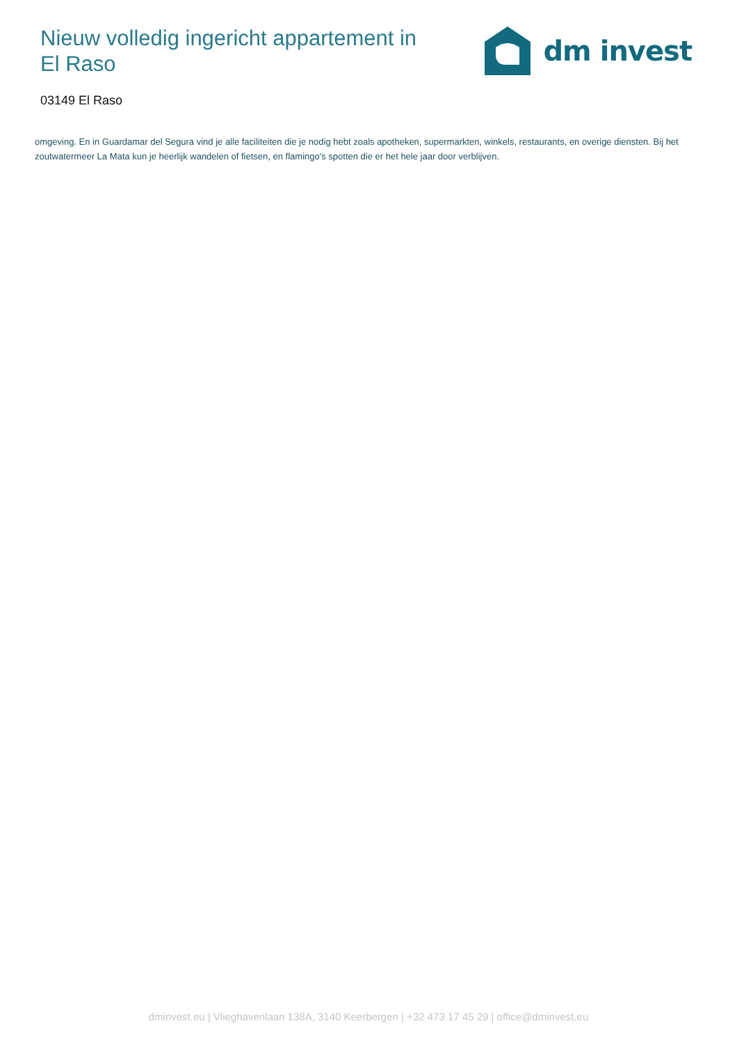Nieuw volledig ingericht appartement in El Raso
dm invest
03149 El Raso
omgeving. En in Guardamar del Segura vind je alle faciliteiten die je nodig hebt zoals apotheken, supermarkten, winkels, restaurants, en overige diensten. Bij het zoutwatermeer La Mata kun je heerlijk wandelen of fietsen, en flamingo's spotten die er het hele jaar door verblijven.
dminvest.eu | Vlieghavenlaan 138A, 3140 Keerbergen | +32 473 17 45 29 | office@dminvest.eu